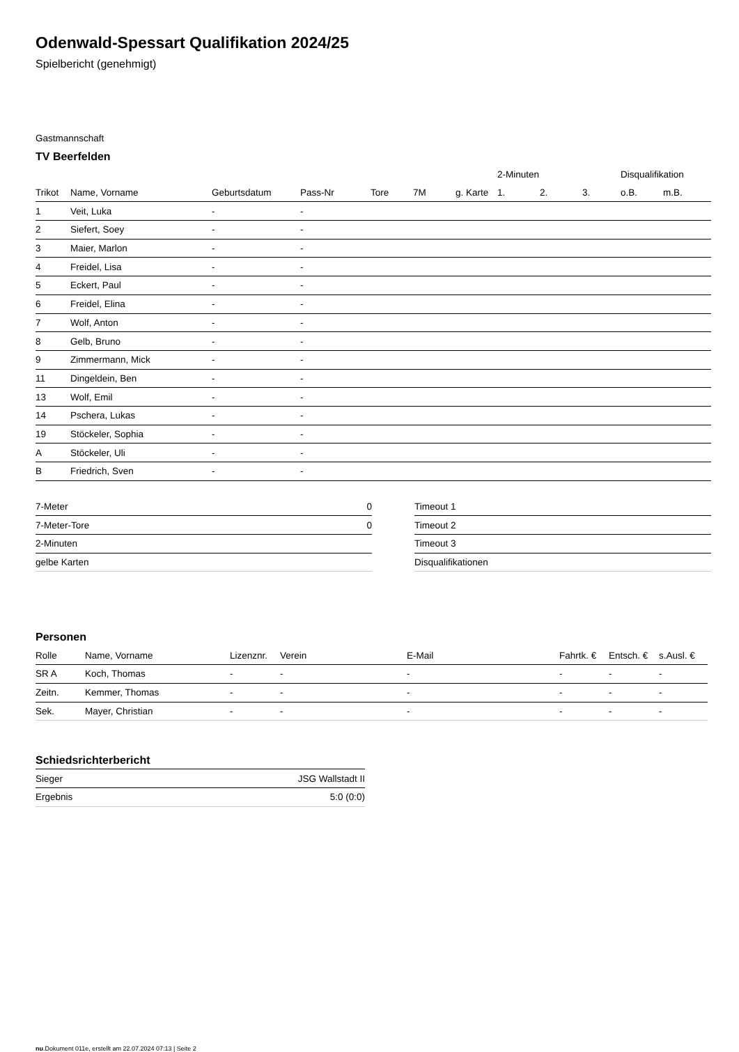Odenwald-Spessart Qualifikation 2024/25
Spielbericht (genehmigt)
Gastmannschaft
TV Beerfelden
| | | | | | | | 2-Minuten | | | Disqualifikation | |
| --- | --- | --- | --- | --- | --- | --- | --- | --- | --- | --- | --- |
| Trikot | Name, Vorname | Geburtsdatum | Pass-Nr | Tore | 7M | g. Karte | 1. | 2. | 3. | o.B. | m.B. |
| 1 | Veit, Luka | - | - | | | | | | | | |
| 2 | Siefert, Soey | - | - | | | | | | | | |
| 3 | Maier, Marlon | - | - | | | | | | | | |
| 4 | Freidel, Lisa | - | - | | | | | | | | |
| 5 | Eckert, Paul | - | - | | | | | | | | |
| 6 | Freidel, Elina | - | - | | | | | | | | |
| 7 | Wolf, Anton | - | - | | | | | | | | |
| 8 | Gelb, Bruno | - | - | | | | | | | | |
| 9 | Zimmermann, Mick | - | - | | | | | | | | |
| 11 | Dingeldein, Ben | - | - | | | | | | | | |
| 13 | Wolf, Emil | - | - | | | | | | | | |
| 14 | Pschera, Lukas | - | - | | | | | | | | |
| 19 | Stöckeler, Sophia | - | - | | | | | | | | |
| A | Stöckeler, Uli | - | - | | | | | | | | |
| B | Friedrich, Sven | - | - | | | | | | | | |
| 7-Meter | 0 |
| 7-Meter-Tore | 0 |
| 2-Minuten | |
| gelbe Karten | |
| Timeout 1 |
| Timeout 2 |
| Timeout 3 |
| Disqualifikationen |
Personen
| Rolle | Name, Vorname | Lizenznr. | Verein | E-Mail | Fahrtk. € | Entsch. € | s.Ausl. € |
| --- | --- | --- | --- | --- | --- | --- | --- |
| SR A | Koch, Thomas | - | - | - | - | - | - |
| Zeitn. | Kemmer, Thomas | - | - | - | - | - | - |
| Sek. | Mayer, Christian | - | - | - | - | - | - |
Schiedsrichterbericht
| Sieger | JSG Wallstadt II |
| Ergebnis | 5:0 (0:0) |
nu.Dokument 011e, erstellt am 22.07.2024 07:13 | Seite 2